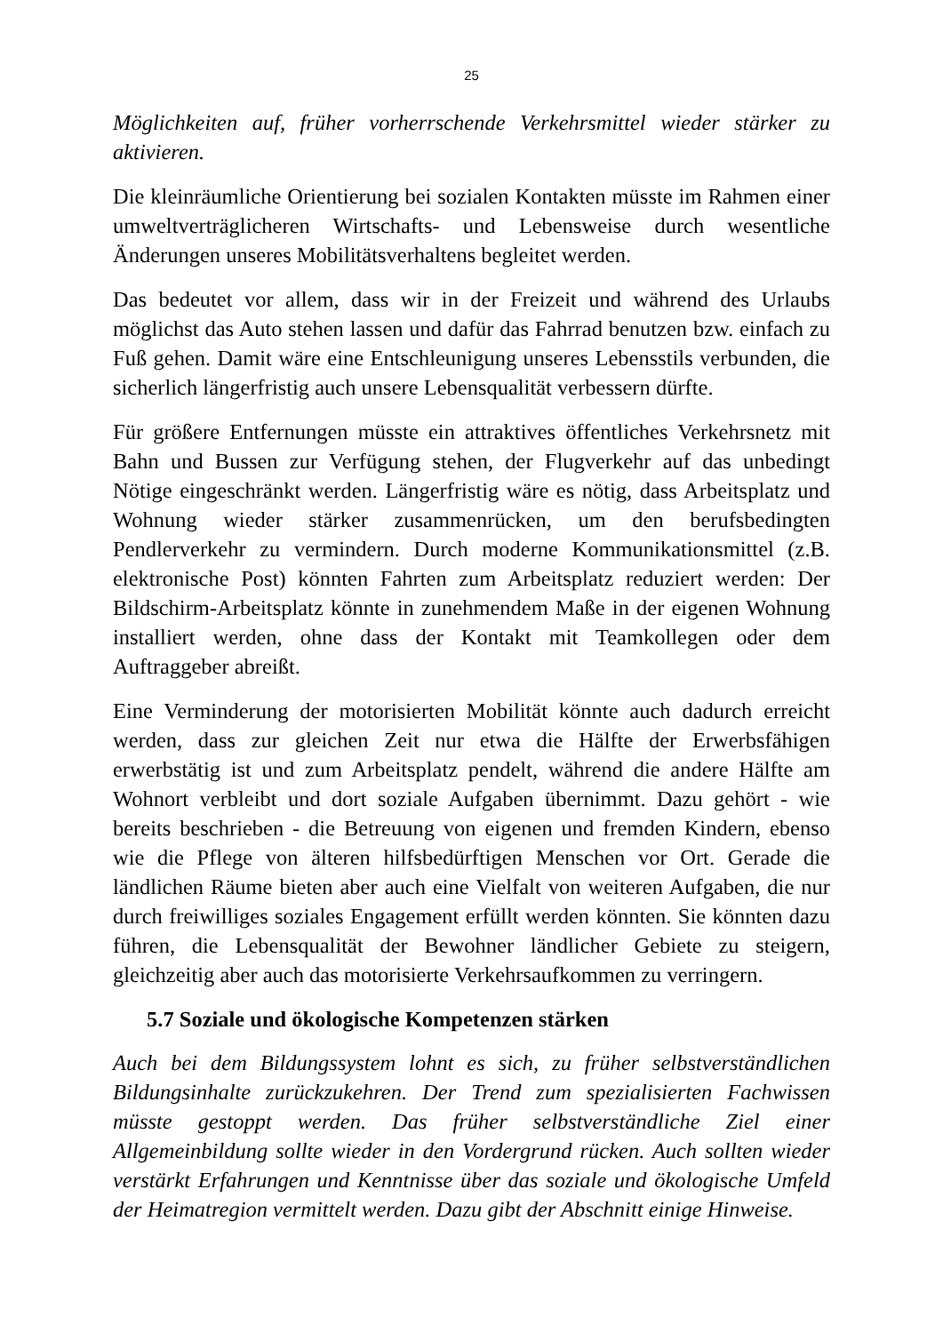25
Möglichkeiten auf, früher vorherrschende Verkehrsmittel wieder stärker zu aktivieren.
Die kleinräumliche Orientierung bei sozialen Kontakten müsste im Rahmen einer umweltverträglicheren Wirtschafts- und Lebensweise durch wesentliche Änderungen unseres Mobilitätsverhaltens begleitet werden.
Das bedeutet vor allem, dass wir in der Freizeit und während des Urlaubs möglichst das Auto stehen lassen und dafür das Fahrrad benutzen bzw. einfach zu Fuß gehen. Damit wäre eine Entschleunigung unseres Lebensstils verbunden, die sicherlich längerfristig auch unsere Lebensqualität verbessern dürfte.
Für größere Entfernungen müsste ein attraktives öffentliches Verkehrsnetz mit Bahn und Bussen zur Verfügung stehen, der Flugverkehr auf das unbedingt Nötige eingeschränkt werden. Längerfristig wäre es nötig, dass Arbeitsplatz und Wohnung wieder stärker zusammenrücken, um den berufsbedingten Pendlerverkehr zu vermindern. Durch moderne Kommunikationsmittel (z.B. elektronische Post) könnten Fahrten zum Arbeitsplatz reduziert werden: Der Bildschirm-Arbeitsplatz könnte in zunehmendem Maße in der eigenen Wohnung installiert werden, ohne dass der Kontakt mit Teamkollegen oder dem Auftraggeber abreißt.
Eine Verminderung der motorisierten Mobilität könnte auch dadurch erreicht werden, dass zur gleichen Zeit nur etwa die Hälfte der Erwerbsfähigen erwerbstätig ist und zum Arbeitsplatz pendelt, während die andere Hälfte am Wohnort verbleibt und dort soziale Aufgaben übernimmt. Dazu gehört - wie bereits beschrieben - die Betreuung von eigenen und fremden Kindern, ebenso wie die Pflege von älteren hilfsbedürftigen Menschen vor Ort. Gerade die ländlichen Räume bieten aber auch eine Vielfalt von weiteren Aufgaben, die nur durch freiwilliges soziales Engagement erfüllt werden könnten. Sie könnten dazu führen, die Lebensqualität der Bewohner ländlicher Gebiete zu steigern, gleichzeitig aber auch das motorisierte Verkehrsaufkommen zu verringern.
5.7 Soziale und ökologische Kompetenzen stärken
Auch bei dem Bildungssystem lohnt es sich, zu früher selbstverständlichen Bildungsinhalte zurückzukehren. Der Trend zum spezialisierten Fachwissen müsste gestoppt werden. Das früher selbstverständliche Ziel einer Allgemeinbildung sollte wieder in den Vordergrund rücken. Auch sollten wieder verstärkt Erfahrungen und Kenntnisse über das soziale und ökologische Umfeld der Heimatregion vermittelt werden. Dazu gibt der Abschnitt einige Hinweise.